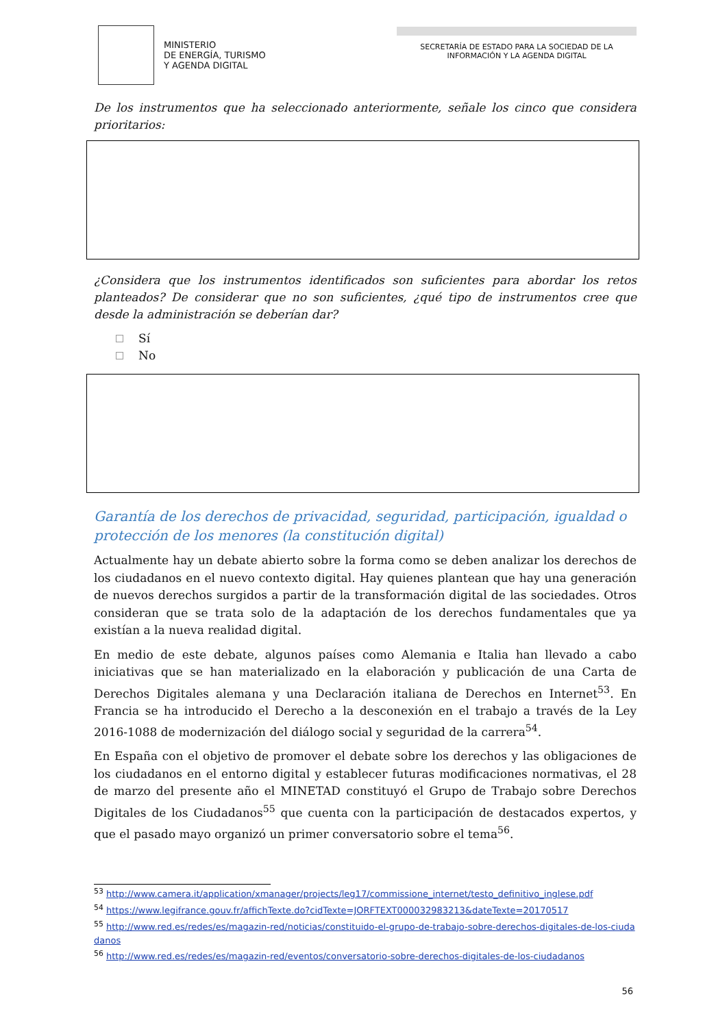MINISTERIO
DE ENERGÍA, TURISMO
Y AGENDA DIGITAL
SECRETARÍA DE ESTADO PARA LA SOCIEDAD DE LA
INFORMACIÓN Y LA AGENDA DIGITAL
De los instrumentos que ha seleccionado anteriormente, señale los cinco que considera prioritarios:
¿Considera que los instrumentos identificados son suficientes para abordar los retos planteados? De considerar que no son suficientes, ¿qué tipo de instrumentos cree que desde la administración se deberían dar?
Sí
No
Garantía de los derechos de privacidad, seguridad, participación, igualdad o protección de los menores (la constitución digital)
Actualmente hay un debate abierto sobre la forma como se deben analizar los derechos de los ciudadanos en el nuevo contexto digital. Hay quienes plantean que hay una generación de nuevos derechos surgidos a partir de la transformación digital de las sociedades. Otros consideran que se trata solo de la adaptación de los derechos fundamentales que ya existían a la nueva realidad digital.
En medio de este debate, algunos países como Alemania e Italia han llevado a cabo iniciativas que se han materializado en la elaboración y publicación de una Carta de Derechos Digitales alemana y una Declaración italiana de Derechos en Internet<sup>53</sup>. En Francia se ha introducido el Derecho a la desconexión en el trabajo a través de la Ley 2016-1088 de modernización del diálogo social y seguridad de la carrera<sup>54</sup>.
En España con el objetivo de promover el debate sobre los derechos y las obligaciones de los ciudadanos en el entorno digital y establecer futuras modificaciones normativas, el 28 de marzo del presente año el MINETAD constituyó el Grupo de Trabajo sobre Derechos Digitales de los Ciudadanos<sup>55</sup> que cuenta con la participación de destacados expertos, y que el pasado mayo organizó un primer conversatorio sobre el tema<sup>56</sup>.
<sup>53</sup> http://www.camera.it/application/xmanager/projects/leg17/commissione_internet/testo_definitivo_inglese.pdf
<sup>54</sup> https://www.legifrance.gouv.fr/affichTexte.do?cidTexte=JORFTEXT000032983213&dateTexte=20170517
<sup>55</sup> http://www.red.es/redes/es/magazin-red/noticias/constituido-el-grupo-de-trabajo-sobre-derechos-digitales-de-los-ciudadanos
<sup>56</sup> http://www.red.es/redes/es/magazin-red/eventos/conversatorio-sobre-derechos-digitales-de-los-ciudadanos
56